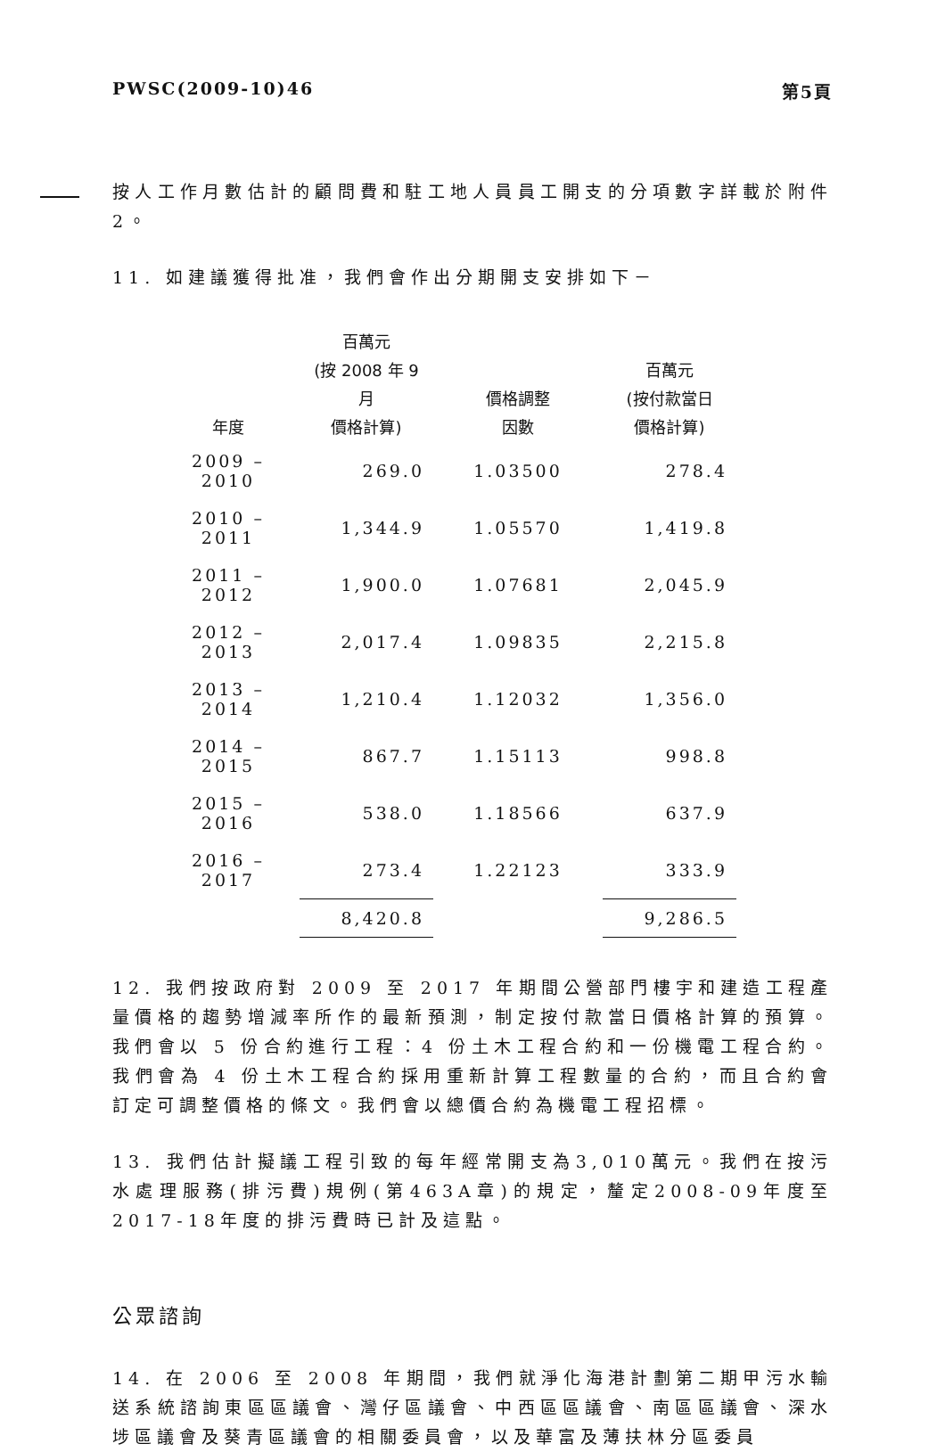PWSC(2009-10)46 第5頁
按人工作月數估計的顧問費和駐工地人員員工開支的分項數字詳載於附件 2。
11. 如建議獲得批准，我們會作出分期開支安排如下－
| 年度 | 百萬元 (按 2008 年 9 月 價格計算) | 價格調整 因數 | 百萬元 (按付款當日 價格計算) |
| --- | --- | --- | --- |
| 2009 – 2010 | 269.0 | 1.03500 | 278.4 |
| 2010 – 2011 | 1,344.9 | 1.05570 | 1,419.8 |
| 2011 – 2012 | 1,900.0 | 1.07681 | 2,045.9 |
| 2012 – 2013 | 2,017.4 | 1.09835 | 2,215.8 |
| 2013 – 2014 | 1,210.4 | 1.12032 | 1,356.0 |
| 2014 – 2015 | 867.7 | 1.15113 | 998.8 |
| 2015 – 2016 | 538.0 | 1.18566 | 637.9 |
| 2016 – 2017 | 273.4 | 1.22123 | 333.9 |
| | 8,420.8 | | 9,286.5 |
12. 我們按政府對 2009 至 2017 年期間公營部門樓宇和建造工程產量價格的趨勢增減率所作的最新預測，制定按付款當日價格計算的預算。我們會以 5 份合約進行工程：4 份土木工程合約和一份機電工程合約。我們會為 4 份土木工程合約採用重新計算工程數量的合約，而且合約會訂定可調整價格的條文。我們會以總價合約為機電工程招標。
13. 我們估計擬議工程引致的每年經常開支為3,010萬元。我們在按污水處理服務(排污費)規例(第463A章)的規定，釐定2008-09年度至2017-18年度的排污費時已計及這點。
公眾諮詢
14. 在 2006 至 2008 年期間，我們就淨化海港計劃第二期甲污水輸送系統諮詢東區區議會、灣仔區議會、中西區區議會、南區區議會、深水埗區議會及葵青區議會的相關委員會，以及華富及薄扶林分區委員